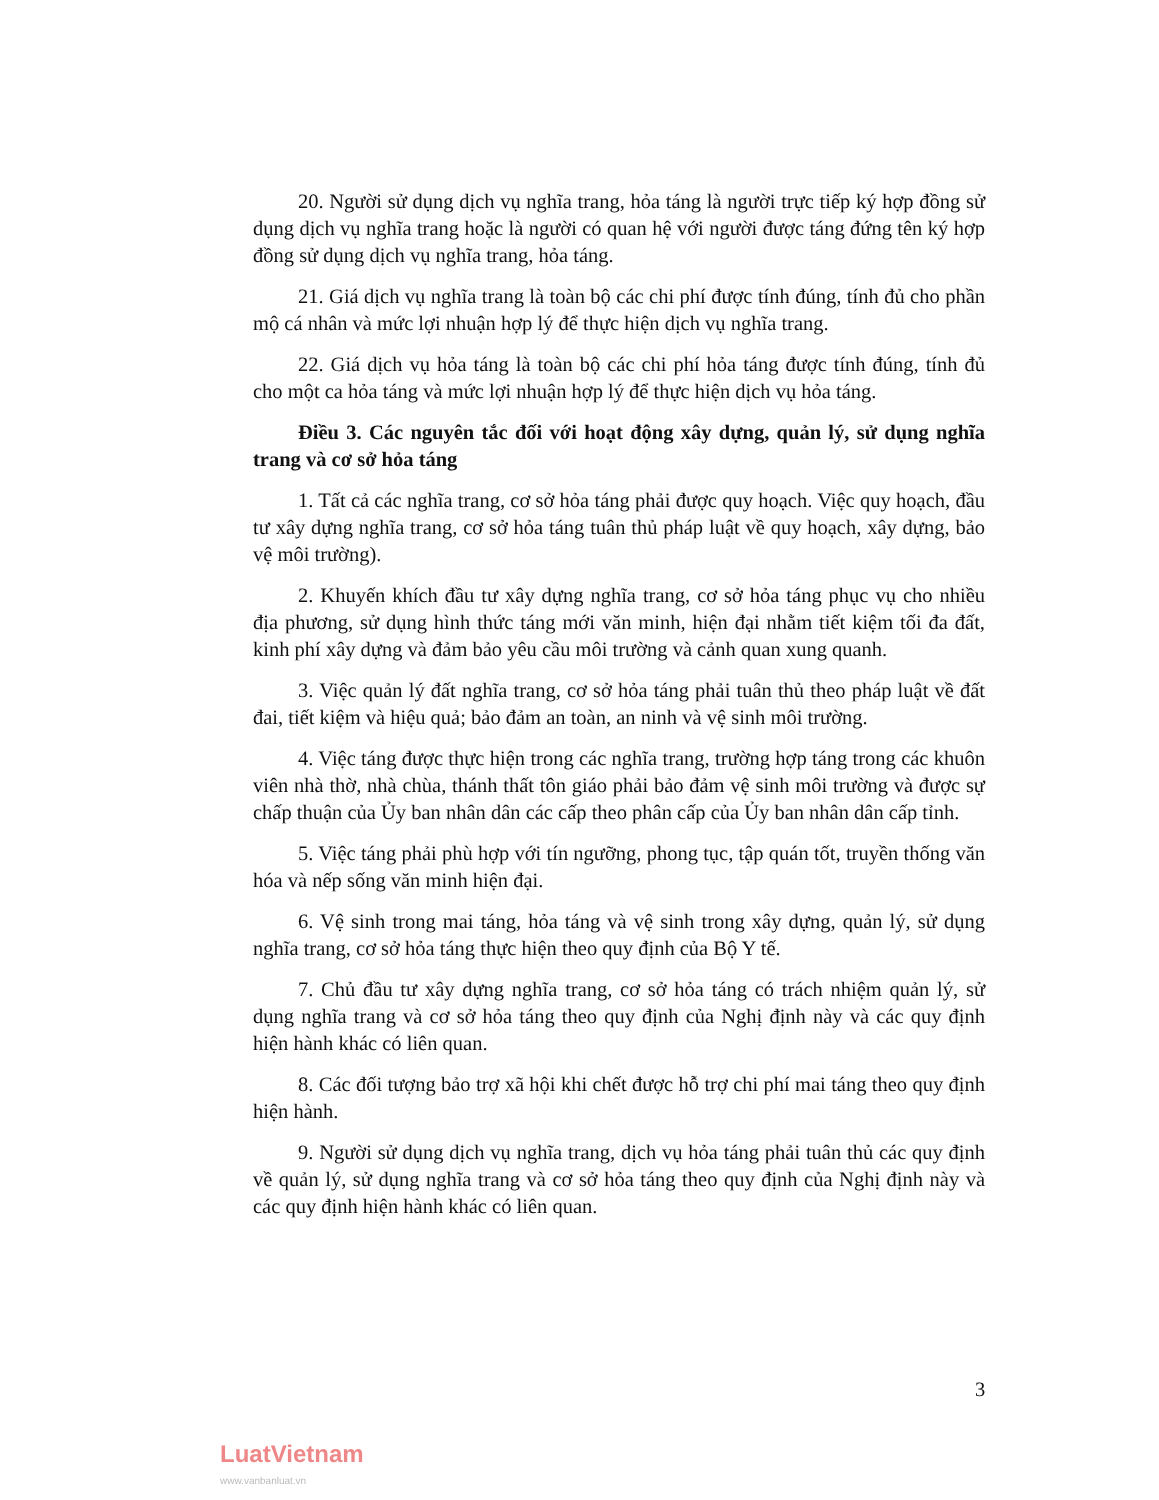20. Người sử dụng dịch vụ nghĩa trang, hỏa táng là người trực tiếp ký hợp đồng sử dụng dịch vụ nghĩa trang hoặc là người có quan hệ với người được táng đứng tên ký hợp đồng sử dụng dịch vụ nghĩa trang, hỏa táng.
21. Giá dịch vụ nghĩa trang là toàn bộ các chi phí được tính đúng, tính đủ cho phần mộ cá nhân và mức lợi nhuận hợp lý để thực hiện dịch vụ nghĩa trang.
22. Giá dịch vụ hỏa táng là toàn bộ các chi phí hỏa táng được tính đúng, tính đủ cho một ca hỏa táng và mức lợi nhuận hợp lý để thực hiện dịch vụ hỏa táng.
Điều 3. Các nguyên tắc đối với hoạt động xây dựng, quản lý, sử dụng nghĩa trang và cơ sở hỏa táng
1. Tất cả các nghĩa trang, cơ sở hỏa táng phải được quy hoạch. Việc quy hoạch, đầu tư xây dựng nghĩa trang, cơ sở hỏa táng tuân thủ pháp luật về quy hoạch, xây dựng, bảo vệ môi trường).
2. Khuyến khích đầu tư xây dựng nghĩa trang, cơ sở hỏa táng phục vụ cho nhiều địa phương, sử dụng hình thức táng mới văn minh, hiện đại nhằm tiết kiệm tối đa đất, kinh phí xây dựng và đảm bảo yêu cầu môi trường và cảnh quan xung quanh.
3. Việc quản lý đất nghĩa trang, cơ sở hỏa táng phải tuân thủ theo pháp luật về đất đai, tiết kiệm và hiệu quả; bảo đảm an toàn, an ninh và vệ sinh môi trường.
4. Việc táng được thực hiện trong các nghĩa trang, trường hợp táng trong các khuôn viên nhà thờ, nhà chùa, thánh thất tôn giáo phải bảo đảm vệ sinh môi trường và được sự chấp thuận của Ủy ban nhân dân các cấp theo phân cấp của Ủy ban nhân dân cấp tỉnh.
5. Việc táng phải phù hợp với tín ngưỡng, phong tục, tập quán tốt, truyền thống văn hóa và nếp sống văn minh hiện đại.
6. Vệ sinh trong mai táng, hỏa táng và vệ sinh trong xây dựng, quản lý, sử dụng nghĩa trang, cơ sở hỏa táng thực hiện theo quy định của Bộ Y tế.
7. Chủ đầu tư xây dựng nghĩa trang, cơ sở hỏa táng có trách nhiệm quản lý, sử dụng nghĩa trang và cơ sở hỏa táng theo quy định của Nghị định này và các quy định hiện hành khác có liên quan.
8. Các đối tượng bảo trợ xã hội khi chết được hỗ trợ chi phí mai táng theo quy định hiện hành.
9. Người sử dụng dịch vụ nghĩa trang, dịch vụ hỏa táng phải tuân thủ các quy định về quản lý, sử dụng nghĩa trang và cơ sở hỏa táng theo quy định của Nghị định này và các quy định hiện hành khác có liên quan.
3
LuatVietnam
www.vanbanluat.vn